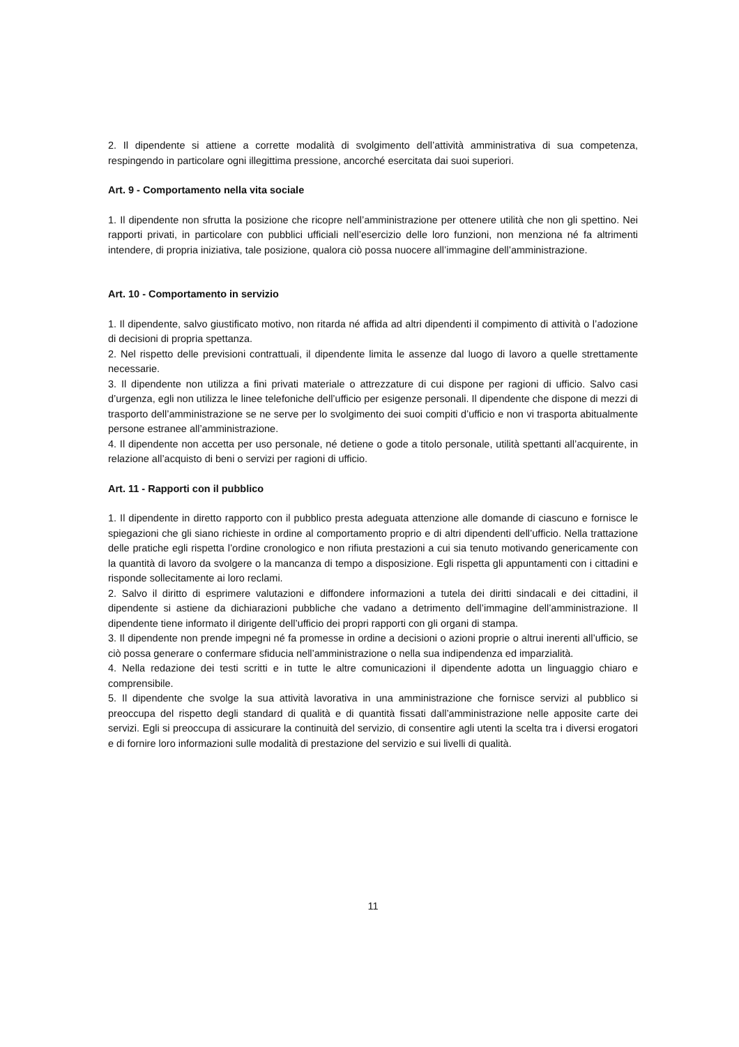2. Il dipendente si attiene a corrette modalità di svolgimento dell’attività amministrativa di sua competenza, respingendo in particolare ogni illegittima pressione, ancorché esercitata dai suoi superiori.
Art. 9 - Comportamento nella vita sociale
1. Il dipendente non sfrutta la posizione che ricopre nell’amministrazione per ottenere utilità che non gli spettino. Nei rapporti privati, in particolare con pubblici ufficiali nell’esercizio delle loro funzioni, non menziona né fa altrimenti intendere, di propria iniziativa, tale posizione, qualora ciò possa nuocere all’immagine dell’amministrazione.
Art. 10 - Comportamento in servizio
1. Il dipendente, salvo giustificato motivo, non ritarda né affida ad altri dipendenti il compimento di attività o l’adozione di decisioni di propria spettanza.
2. Nel rispetto delle previsioni contrattuali, il dipendente limita le assenze dal luogo di lavoro a quelle strettamente necessarie.
3. Il dipendente non utilizza a fini privati materiale o attrezzature di cui dispone per ragioni di ufficio. Salvo casi d’urgenza, egli non utilizza le linee telefoniche dell’ufficio per esigenze personali. Il dipendente che dispone di mezzi di trasporto dell’amministrazione se ne serve per lo svolgimento dei suoi compiti d’ufficio e non vi trasporta abitualmente persone estranee all’amministrazione.
4. Il dipendente non accetta per uso personale, né detiene o gode a titolo personale, utilità spettanti all’acquirente, in relazione all’acquisto di beni o servizi per ragioni di ufficio.
Art. 11 - Rapporti con il pubblico
1. Il dipendente in diretto rapporto con il pubblico presta adeguata attenzione alle domande di ciascuno e fornisce le spiegazioni che gli siano richieste in ordine al comportamento proprio e di altri dipendenti dell’ufficio. Nella trattazione delle pratiche egli rispetta l’ordine cronologico e non rifiuta prestazioni a cui sia tenuto motivando genericamente con la quantità di lavoro da svolgere o la mancanza di tempo a disposizione. Egli rispetta gli appuntamenti con i cittadini e risponde sollecitamente ai loro reclami.
2. Salvo il diritto di esprimere valutazioni e diffondere informazioni a tutela dei diritti sindacali e dei cittadini, il dipendente si astiene da dichiarazioni pubbliche che vadano a detrimento dell’immagine dell’amministrazione. Il dipendente tiene informato il dirigente dell’ufficio dei propri rapporti con gli organi di stampa.
3. Il dipendente non prende impegni né fa promesse in ordine a decisioni o azioni proprie o altrui inerenti all’ufficio, se ciò possa generare o confermare sfiducia nell’amministrazione o nella sua indipendenza ed imparzialità.
4. Nella redazione dei testi scritti e in tutte le altre comunicazioni il dipendente adotta un linguaggio chiaro e comprensibile.
5. Il dipendente che svolge la sua attività lavorativa in una amministrazione che fornisce servizi al pubblico si preoccupa del rispetto degli standard di qualità e di quantità fissati dall’amministrazione nelle apposite carte dei servizi. Egli si preoccupa di assicurare la continuità del servizio, di consentire agli utenti la scelta tra i diversi erogatori e di fornire loro informazioni sulle modalità di prestazione del servizio e sui livelli di qualità.
11